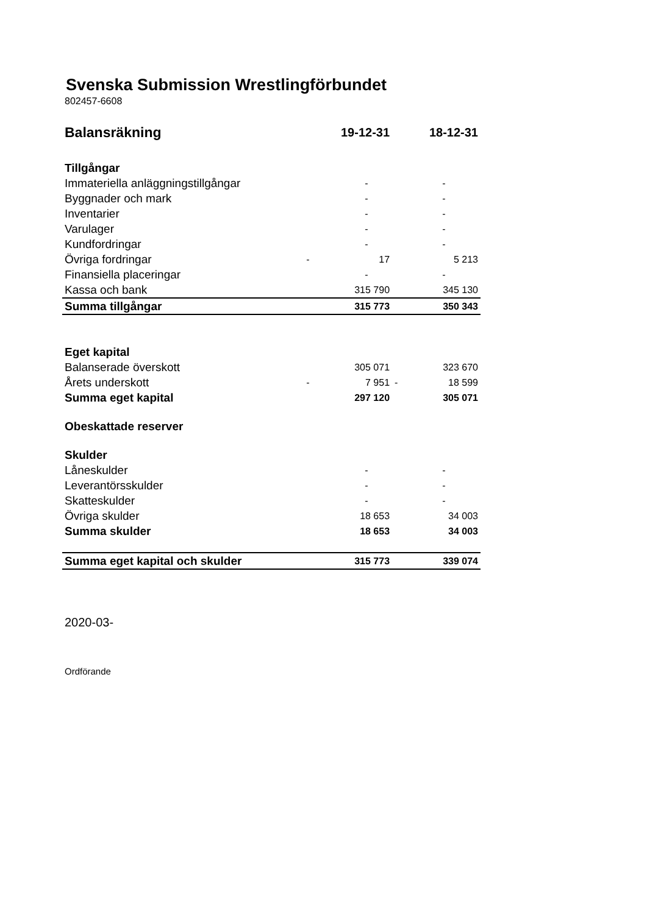Svenska Submission Wrestlingförbundet
802457-6608
| Balansräkning | | 19-12-31 | | 18-12-31 |
| Tillgångar | | | | |
| Immateriella anläggningstillgångar | | - | | - |
| Byggnader och mark | | - | | - |
| Inventarier | | - | | - |
| Varulager | | - | | - |
| Kundfordringar | | - | | - |
| Övriga fordringar | - | 17 | | 5 213 |
| Finansiella placeringar | | - | | - |
| Kassa och bank | | 315 790 | | 345 130 |
| Summa tillgångar | | 315 773 | | 350 343 |
| Eget kapital | | | | |
| Balanserade överskott | | 305 071 | | 323 670 |
| Årets underskott | - | 7 951 | - | 18 599 |
| Summa eget kapital | | 297 120 | | 305 071 |
| Obeskattade reserver | | | | |
| Skulder | | | | |
| Låneskulder | | - | | - |
| Leverantörsskulder | | - | | - |
| Skatteskulder | | - | | - |
| Övriga skulder | | 18 653 | | 34 003 |
| Summa skulder | | 18 653 | | 34 003 |
| Summa eget kapital och skulder | | 315 773 | | 339 074 |
2020-03-
Ordförande